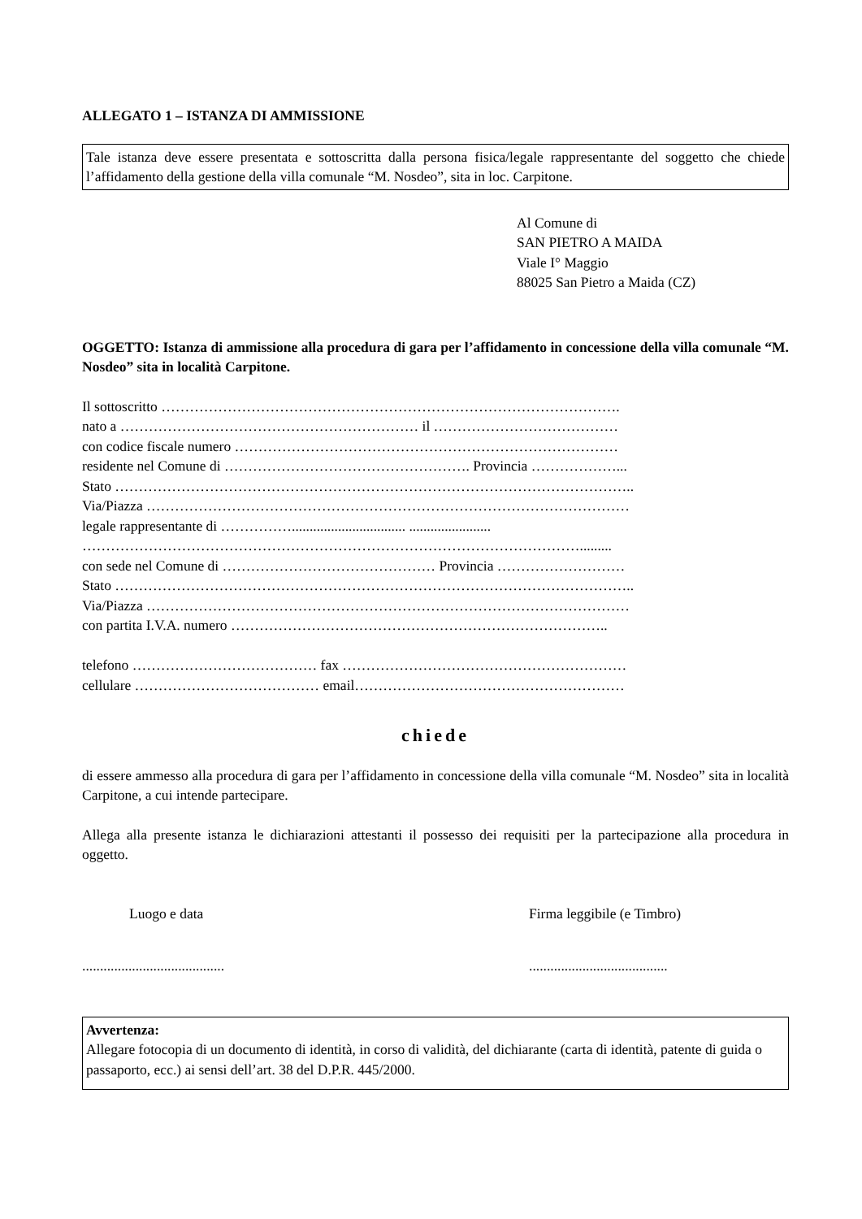ALLEGATO 1 – ISTANZA DI AMMISSIONE
Tale istanza deve essere presentata e sottoscritta dalla persona fisica/legale rappresentante del soggetto che chiede l’affidamento della gestione della villa comunale “M. Nosdeo”, sita in loc. Carpitone.
Al Comune di
SAN PIETRO A MAIDA
Viale I° Maggio
88025 San Pietro a Maida (CZ)
OGGETTO: Istanza di ammissione alla procedura di gara per l’affidamento in concessione della villa comunale “M. Nosdeo” sita in località Carpitone.
Il sottoscritto …………………………………………………………………………………….
nato a ……………………………………………………… il …………………………………
con codice fiscale numero ………………………………………………………………………
residente nel Comune di ……………………………………………. Provincia ………………...
Stato ………………………………………………………………………………………………..
Via/Piazza …………………………………………………………………………………………
legale rappresentante di ……………................................ .......................
…………………………………………………………………………………………….........
con sede nel Comune di ……………………………………… Provincia ………………………
Stato ………………………………………………………………………………………………..
Via/Piazza …………………………………………………………………………………………
con partita I.V.A. numero ……………………………………………………………………..
telefono ………………………………… fax ……………………………………………………
cellulare ………………………………… email…………………………………………………
chiede
di essere ammesso alla procedura di gara per l’affidamento in concessione della villa comunale “M. Nosdeo” sita in località Carpitone, a cui intende partecipare.
Allega alla presente istanza le dichiarazioni attestanti il possesso dei requisiti per la partecipazione alla procedura in oggetto.
Luogo e data Firma leggibile (e Timbro)
........................................
.......................................
Avvertenza:
Allegare fotocopia di un documento di identità, in corso di validità, del dichiarante (carta di identità, patente di guida o passaporto, ecc.) ai sensi dell’art. 38 del D.P.R. 445/2000.